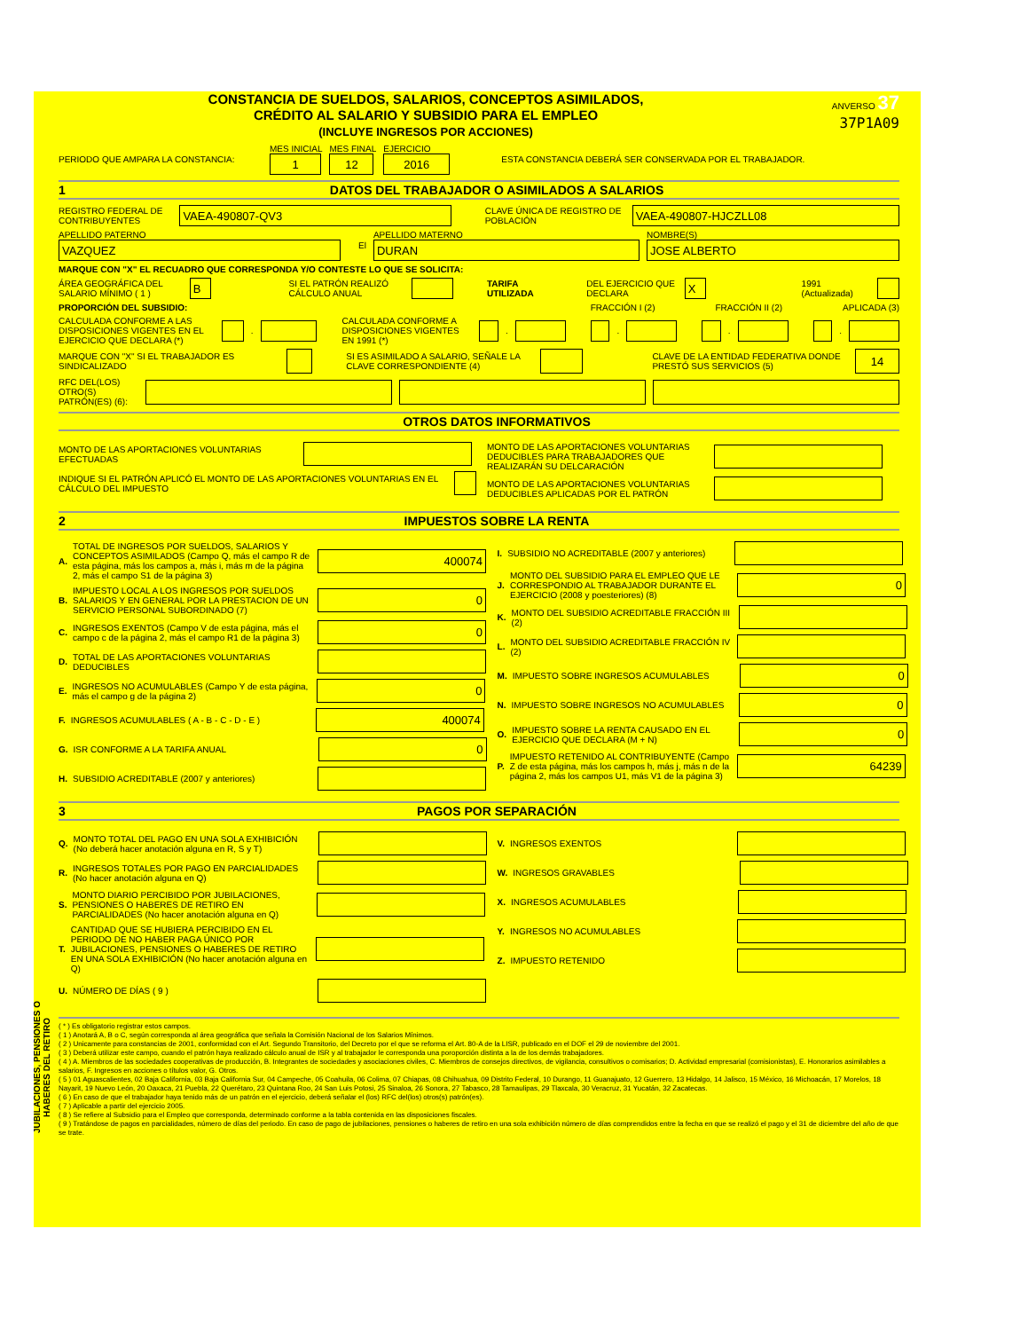CONSTANCIA DE SUELDOS, SALARIOS, CONCEPTOS ASIMILADOS,
CRÉDITO AL SALARIO Y SUBSIDIO PARA EL EMPLEO
(INCLUYE INGRESOS POR ACCIONES)
ANVERSO 37
37P1A09
PERIODO QUE AMPARA LA CONSTANCIA: MES INICIAL
1 MES FINAL
12 EJERCICIO
2016 ESTA CONSTANCIA DEBERÁ SER CONSERVADA POR EL TRABAJADOR.
1 DATOS DEL TRABAJADOR O ASIMILADOS A SALARIOS
REGISTRO FEDERAL DE CONTRIBUYENTES VAEA-490807-QV3 CLAVE ÚNICA DE REGISTRO DE POBLACIÓN VAEA-490807-HJCZLL08
APELLIDO PATERNO
VAZQUEZ El APELLIDO MATERNO
DURAN NOMBRE(S)
JOSE ALBERTO
MARQUE CON "X" EL RECUADRO QUE CORRESPONDA Y/O CONTESTE LO QUE SE SOLICITA:
ÁREA GEOGRÁFICA DEL SALARIO MÍNIMO ( 1 ) B SI EL PATRÓN REALIZÓ CÁLCULO ANUAL TARIFA UTILIZADA DEL EJERCICIO QUE DECLARA X 1991 (Actualizada)
PROPORCIÓN DEL SUBSIDIO: FRACCIÓN I (2) FRACCIÓN II (2) APLICADA (3)
CALCULADA CONFORME A LAS DISPOSICIONES VIGENTES EN EL EJERCICIO QUE DECLARA (*) . CALCULADA CONFORME A DISPOSICIONES VIGENTES EN 1991 (*) . . . .
MARQUE CON "X" SI EL TRABAJADOR ES SINDICALIZADO SI ES ASIMILADO A SALARIO, SEÑALE LA CLAVE CORRESPONDIENTE (4) CLAVE DE LA ENTIDAD FEDERATIVA DONDE PRESTÓ SUS SERVICIOS (5) 14
RFC DEL(LOS) OTRO(S) PATRÓN(ES) (6):
OTROS DATOS INFORMATIVOS
MONTO DE LAS APORTACIONES VOLUNTARIAS EFECTUADAS
INDIQUE SI EL PATRÓN APLICÓ EL MONTO DE LAS APORTACIONES VOLUNTARIAS EN EL CÁLCULO DEL IMPUESTO
MONTO DE LAS APORTACIONES VOLUNTARIAS DEDUCIBLES PARA TRABAJADORES QUE REALIZARÁN SU DELCARACIÓN
MONTO DE LAS APORTACIONES VOLUNTARIAS DEDUCIBLES APLICADAS POR EL PATRÓN
2 IMPUESTOS SOBRE LA RENTA
A. TOTAL DE INGRESOS POR SUELDOS, SALARIOS Y CONCEPTOS ASIMILADOS (Campo Q, más el campo R de esta página, más los campos a, más i, más m de la página 2, más el campo S1 de la página 3) 400074
B. IMPUESTO LOCAL A LOS INGRESOS POR SUELDOS SALARIOS Y EN GENERAL POR LA PRESTACION DE UN SERVICIO PERSONAL SUBORDINADO (7) 0
C. INGRESOS EXENTOS (Campo V de esta página, más el campo c de la página 2, más el campo R1 de la página 3) 0
D. TOTAL DE LAS APORTACIONES VOLUNTARIAS DEDUCIBLES
E. INGRESOS NO ACUMULABLES (Campo Y de esta página, más el campo g de la página 2) 0
F. INGRESOS ACUMULABLES ( A - B - C - D - E ) 400074
G. ISR CONFORME A LA TARIFA ANUAL 0
H. SUBSIDIO ACREDITABLE (2007 y anteriores)
I. SUBSIDIO NO ACREDITABLE (2007 y anteriores)
J. MONTO DEL SUBSIDIO PARA EL EMPLEO QUE LE CORRESPONDIO AL TRABAJADOR DURANTE EL EJERCICIO (2008 y poesteriores) (8) 0
K. MONTO DEL SUBSIDIO ACREDITABLE FRACCIÓN III (2)
L. MONTO DEL SUBSIDIO ACREDITABLE FRACCIÓN IV (2)
M. IMPUESTO SOBRE INGRESOS ACUMULABLES 0
N. IMPUESTO SOBRE INGRESOS NO ACUMULABLES 0
O. IMPUESTO SOBRE LA RENTA CAUSADO EN EL EJERCICIO QUE DECLARA (M + N) 0
P. IMPUESTO RETENIDO AL CONTRIBUYENTE (Campo Z de esta página, más los campos h, más j, más n de la página 2, más los campos U1, más V1 de la página 3) 64239
3 PAGOS POR SEPARACIÓN
JUBILACIONES, PENSIONES O HABERES DEL RETIRO
Q. MONTO TOTAL DEL PAGO EN UNA SOLA EXHIBICIÓN (No deberá hacer anotación alguna en R, S y T)
R. INGRESOS TOTALES POR PAGO EN PARCIALIDADES (No hacer anotación alguna en Q)
S. MONTO DIARIO PERCIBIDO POR JUBILACIONES, PENSIONES O HABERES DE RETIRO EN PARCIALIDADES (No hacer anotación alguna en Q)
T. CANTIDAD QUE SE HUBIERA PERCIBIDO EN EL PERIODO DE NO HABER PAGA ÚNICO POR JUBILACIONES, PENSIONES O HABERES DE RETIRO EN UNA SOLA EXHIBICIÓN (No hacer anotación alguna en Q)
U. NÚMERO DE DÍAS ( 9 )
V. INGRESOS EXENTOS
W. INGRESOS GRAVABLES
X. INGRESOS ACUMULABLES
Y. INGRESOS NO ACUMULABLES
Z. IMPUESTO RETENIDO
( * ) Es obligatorio registrar estos campos.
( 1 ) Anotará A, B o C, según corresponda al área geográfica que señala la Comisión Nacional de los Salarios Mínimos.
( 2 ) Unicamente para constancias de 2001, conformidad con el Art. Segundo Transitorio, del Decreto por el que se reforma el Art. 80-A de la LISR, publicado en el DOF el 29 de noviembre del 2001.
( 3 ) Deberá utilizar este campo, cuando el patrón haya realizado cálculo anual de ISR y al trabajador le corresponda una poroporción distinta a la de los demás trabajadores.
( 4 ) A. Miembros de las sociedades cooperativas de producción, B. Integrantes de sociedades y asociaciones civiles, C. Miembros de consejos directivos, de vigilancia, consultivos o comisarios; D. Actividad empresarial (comisionistas), E. Honorarios asimilables a salarios, F. Ingresos en acciones o títulos valor, G. Otros.
( 5 ) 01 Aguascalientes, 02 Baja California, 03 Baja California Sur, 04 Campeche, 05 Coahuila, 06 Colima, 07 Chiapas, 08 Chihuahua, 09 Distrito Federal, 10 Durango, 11 Guanajuato, 12 Guerrero, 13 Hidalgo, 14 Jalisco, 15 México, 16 Michoacán, 17 Morelos, 18 Nayarit, 19 Nuevo León, 20 Oaxaca, 21 Puebla, 22 Querétaro, 23 Quintana Roo, 24 San Luis Potosi, 25 Sinaloa, 26 Sonora, 27 Tabasco, 28 Tamaulipas, 29 Tlaxcala, 30 Veracruz, 31 Yucatán, 32 Zacatecas.
( 6 ) En caso de que el trabajador haya tenido más de un patrón en el ejercicio, deberá señalar el (los) RFC del(los) otros(s) patrón(es).
( 7 ) Aplicable a partir del ejercicio 2005.
( 8 ) Se refiere al Subsidio para el Empleo que corresponda, determinado conforme a la tabla contenida en las disposiciones fiscales.
( 9 ) Tratándose de pagos en parcialidades, número de días del periodo. En caso de pago de jubilaciones, pensiones o haberes de retiro en una sola exhibición número de días comprendidos entre la fecha en que se realizó el pago y el 31 de diciembre del año de que se trate.